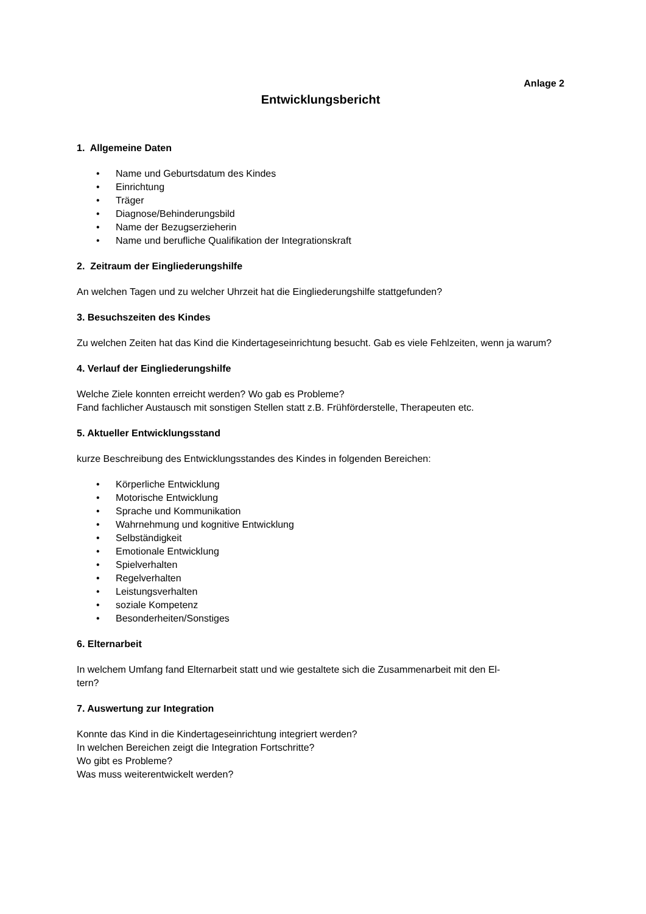Anlage 2
Entwicklungsbericht
1. Allgemeine Daten
• Name und Geburtsdatum des Kindes
• Einrichtung
• Träger
• Diagnose/Behinderungsbild
• Name der Bezugserzieherin
• Name und berufliche Qualifikation der Integrationskraft
2. Zeitraum der Eingliederungshilfe
An welchen Tagen und zu welcher Uhrzeit hat die Eingliederungshilfe stattgefunden?
3. Besuchszeiten des Kindes
Zu welchen Zeiten hat das Kind die Kindertageseinrichtung besucht. Gab es viele Fehlzeiten, wenn ja warum?
4. Verlauf der Eingliederungshilfe
Welche Ziele konnten erreicht werden? Wo gab es Probleme?
Fand fachlicher Austausch mit sonstigen Stellen statt z.B. Frühförderstelle, Therapeuten etc.
5. Aktueller Entwicklungsstand
kurze Beschreibung des Entwicklungsstandes des Kindes in folgenden Bereichen:
• Körperliche Entwicklung
• Motorische Entwicklung
• Sprache und Kommunikation
• Wahrnehmung und kognitive Entwicklung
• Selbständigkeit
• Emotionale Entwicklung
• Spielverhalten
• Regelverhalten
• Leistungsverhalten
• soziale Kompetenz
• Besonderheiten/Sonstiges
6. Elternarbeit
In welchem Umfang fand Elternarbeit statt und wie gestaltete sich die Zusammenarbeit mit den El-
tern?
7. Auswertung zur Integration
Konnte das Kind in die Kindertageseinrichtung integriert werden?
In welchen Bereichen zeigt die Integration Fortschritte?
Wo gibt es Probleme?
Was muss weiterentwickelt werden?